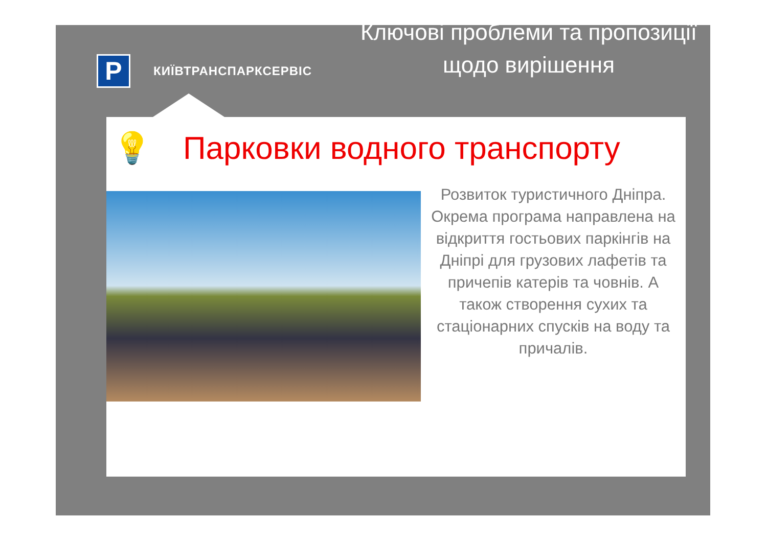P
КИЇВТРАНСПАРКСЕРВІС
Ключові проблеми та пропозиції щодо вирішення
💡 Парковки водного транспорту
Розвиток туристичного Дніпра. Окрема програма направлена на відкриття гостьових паркінгів на Дніпрі для грузових лафетів та причепів катерів та човнів. А також створення сухих та стаціонарних спусків на воду та причалів.